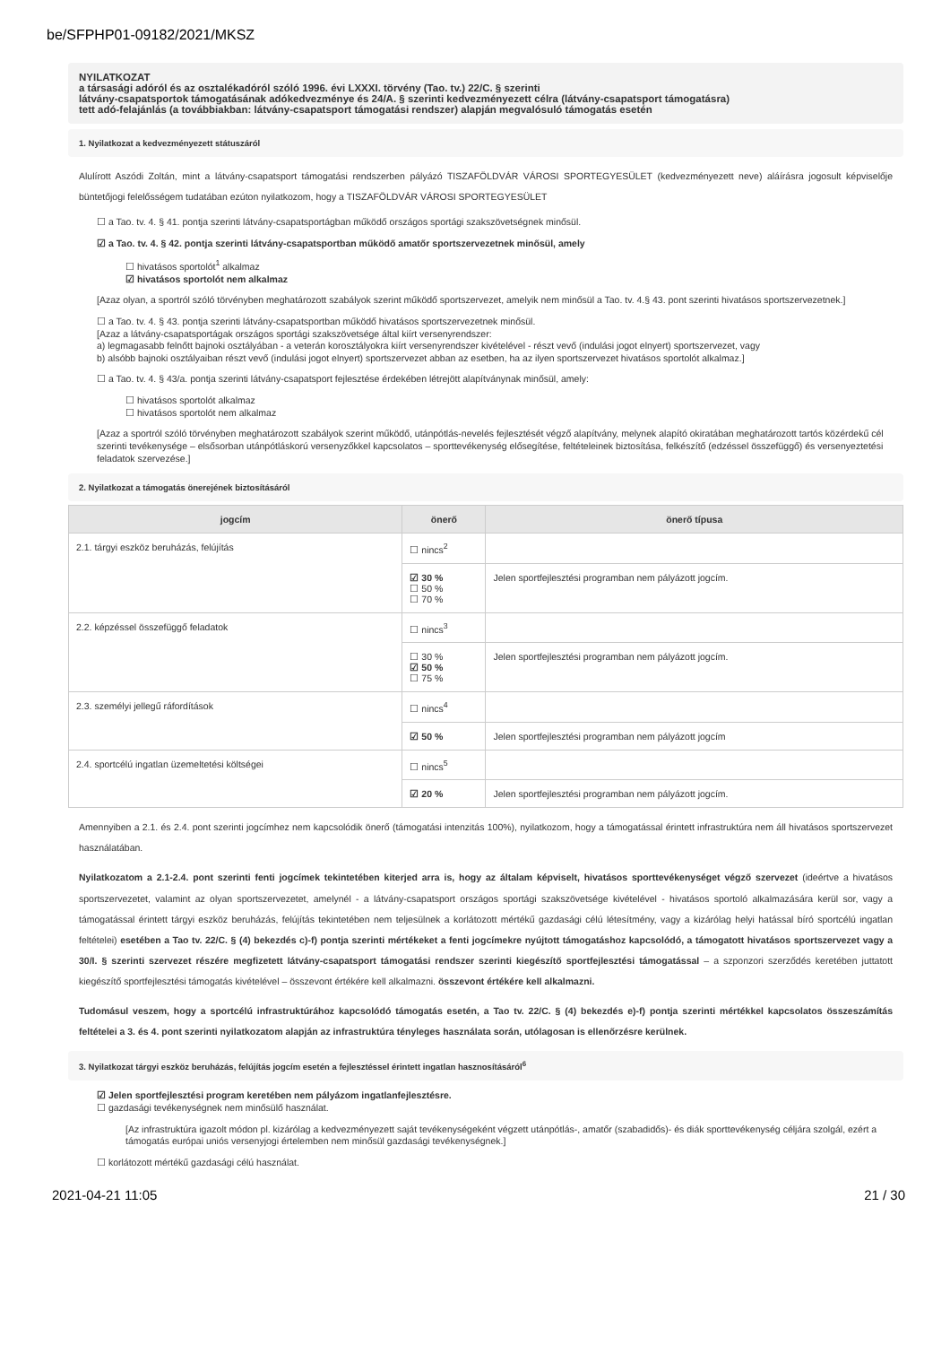be/SFPHP01-09182/2021/MKSZ
NYILATKOZAT
a társasági adóról és az osztalékadóról szóló 1996. évi LXXXI. törvény (Tao. tv.) 22/C. § szerinti
látvány-csapatsportok támogatásának adókedvezménye és 24/A. § szerinti kedvezményezett célra (látvány-csapatsport támogatásra)
tett adó-felajánlás (a továbbiakban: látvány-csapatsport támogatási rendszer) alapján megvalósuló támogatás esetén
1. Nyilatkozat a kedvezményezett státuszáról
Alulírott Aszódi Zoltán, mint a látvány-csapatsport támogatási rendszerben pályázó TISZAFÖLDVÁR VÁROSI SPORTEGYESÜLET (kedvezményezett neve) aláírásra jogosult képviselője büntetőjogi felelősségem tudatában ezúton nyilatkozom, hogy a TISZAFÖLDVÁR VÁROSI SPORTEGYESÜLET
☐ a Tao. tv. 4. § 41. pontja szerinti látvány-csapatsportágban működő országos sportági szakszövetségnek minősül.
☑ a Tao. tv. 4. § 42. pontja szerinti látvány-csapatsportban működő amatőr sportszervezetnek minősül, amely
☐ hivatásos sportolót<sup>1</sup> alkalmaz
☑ hivatásos sportolót nem alkalmaz
[Azaz olyan, a sportról szóló törvényben meghatározott szabályok szerint működő sportszervezet, amelyik nem minősül a Tao. tv. 4.§ 43. pont szerinti hivatásos sportszervezetnek.]
☐ a Tao. tv. 4. § 43. pontja szerinti látvány-csapatsportban működő hivatásos sportszervezetnek minősül.
[Azaz a látvány-csapatsportágak országos sportági szakszövetsége által kiírt versenyrendszer:
a) legmagasabb felnőtt bajnoki osztályában - a veterán korosztályokra kiírt versenyrendszer kivételével - részt vevő (indulási jogot elnyert) sportszervezet, vagy
b) alsóbb bajnoki osztályaiban részt vevő (indulási jogot elnyert) sportszervezet abban az esetben, ha az ilyen sportszervezet hivatásos sportolót alkalmaz.]
☐ a Tao. tv. 4. § 43/a. pontja szerinti látvány-csapatsport fejlesztése érdekében létrejött alapítványnak minősül, amely:
☐ hivatásos sportolót alkalmaz
☐ hivatásos sportolót nem alkalmaz
[Azaz a sportról szóló törvényben meghatározott szabályok szerint működő, utánpótlás-nevelés fejlesztését végző alapítvány, melynek alapító okiratában meghatározott tartós közérdekű cél szerinti tevékenysége – elsősorban utánpótláskorú versenyzőkkel kapcsolatos – sporttevékenység elősegítése, feltételeinek biztosítása, felkészítő (edzéssel összefüggő) és versenyeztetési feladatok szervezése.]
2. Nyilatkozat a támogatás önerejének biztosításáról
| jogcím | önerő | önerő típusa |
| --- | --- | --- |
| 2.1. tárgyi eszköz beruházás, felújítás | ☐ nincs<sup>2</sup> | |
| | ☑ 30 % ☐ 50 % ☐ 70 % | Jelen sportfejlesztési programban nem pályázott jogcím. |
| 2.2. képzéssel összefüggő feladatok | ☐ nincs<sup>3</sup> | |
| | ☐ 30 % ☑ 50 % ☐ 75 % | Jelen sportfejlesztési programban nem pályázott jogcím. |
| 2.3. személyi jellegű ráfordítások | ☐ nincs<sup>4</sup> | |
| | ☑ 50 % | Jelen sportfejlesztési programban nem pályázott jogcím |
| 2.4. sportcélú ingatlan üzemeltetési költségei | ☐ nincs<sup>5</sup> | |
| | ☑ 20 % | Jelen sportfejlesztési programban nem pályázott jogcím. |
Amennyiben a 2.1. és 2.4. pont szerinti jogcímhez nem kapcsolódik önerő (támogatási intenzitás 100%), nyilatkozom, hogy a támogatással érintett infrastruktúra nem áll hivatásos sportszervezet használatában.
Nyilatkozatom a 2.1-2.4. pont szerinti fenti jogcímek tekintetében kiterjed arra is, hogy az általam képviselt, hivatásos sporttevékenységet végző szervezet (ideértve a hivatásos sportszervezetet, valamint az olyan sportszervezetet, amelynél - a látvány-csapatsport országos sportági szakszövetsége kivételével - hivatásos sportoló alkalmazására kerül sor, vagy a támogatással érintett tárgyi eszköz beruházás, felújítás tekintetében nem teljesülnek a korlátozott mértékű gazdasági célú létesítmény, vagy a kizárólag helyi hatással bíró sportcélú ingatlan feltételei) esetében a Tao tv. 22/C. § (4) bekezdés c)-f) pontja szerinti mértékeket a fenti jogcímekre nyújtott támogatáshoz kapcsolódó, a támogatott hivatásos sportszervezet vagy a 30/I. § szerinti szervezet részére megfizetett látvány-csapatsport támogatási rendszer szerinti kiegészítő sportfejlesztési támogatással – a szponzori szerződés keretében juttatott kiegészítő sportfejlesztési támogatás kivételével – összevont értékére kell alkalmazni. összevont értékére kell alkalmazni.
Tudomásul veszem, hogy a sportcélú infrastruktúrához kapcsolódó támogatás esetén, a Tao tv. 22/C. § (4) bekezdés e)-f) pontja szerinti mértékkel kapcsolatos összeszámítás feltételei a 3. és 4. pont szerinti nyilatkozatom alapján az infrastruktúra tényleges használata során, utólagosan is ellenőrzésre kerülnek.
3. Nyilatkozat tárgyi eszköz beruházás, felújítás jogcím esetén a fejlesztéssel érintett ingatlan hasznosításáról<sup>6</sup>
☑ Jelen sportfejlesztési program keretében nem pályázom ingatlanfejlesztésre.
☐ gazdasági tevékenységnek nem minősülő használat.
[Az infrastruktúra igazolt módon pl. kizárólag a kedvezményezett saját tevékenységeként végzett utánpótlás-, amatőr (szabadidős)- és diák sporttevékenység céljára szolgál, ezért a támogatás európai uniós versenyjogi értelemben nem minősül gazdasági tevékenységnek.]
☐ korlátozott mértékű gazdasági célú használat.
2021-04-21 11:05 21 / 30